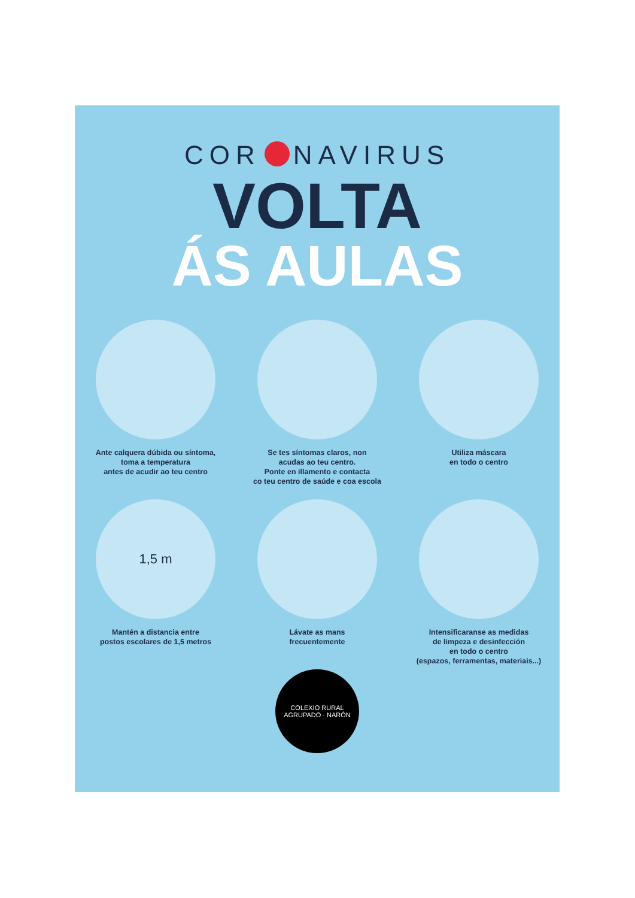COR NAVIRUS
VOLTA
ÁS AULAS
Ante calquera dúbida ou síntoma,
toma a temperatura
antes de acudir ao teu centro
Se tes síntomas claros, non
acudas ao teu centro.
Ponte en illamento e contacta
co teu centro de saúde e coa escola
Utiliza máscara
en todo o centro
1,5 m
Mantén a distancia entre
postos escolares de 1,5 metros
Lávate as mans
frecuentemente
Intensificaranse as medidas
de limpeza e desinfección
en todo o centro
(espazos, ferramentas, materiais...)
COLEXIO RURAL AGRUPADO · NARÓN